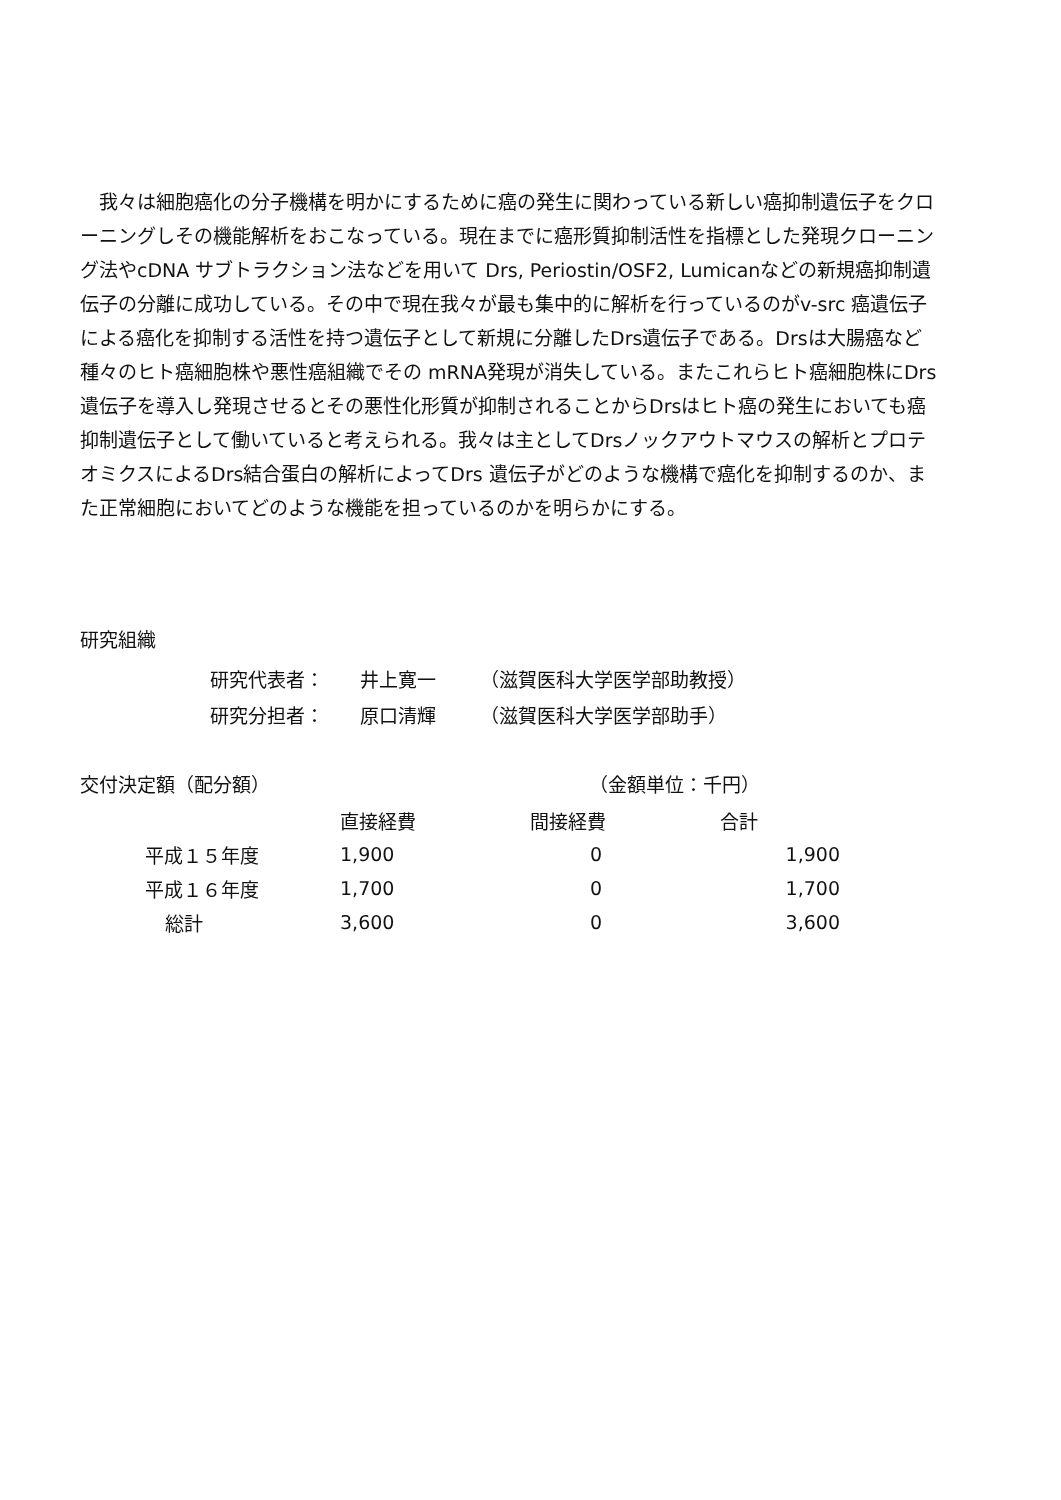我々は細胞癌化の分子機構を明かにするために癌の発生に関わっている新しい癌抑制遺伝子をクローニングしその機能解析をおこなっている。現在までに癌形質抑制活性を指標とした発現クローニング法やcDNA サブトラクション法などを用いて Drs, Periostin/OSF2, Lumicanなどの新規癌抑制遺伝子の分離に成功している。その中で現在我々が最も集中的に解析を行っているのがv-src 癌遺伝子による癌化を抑制する活性を持つ遺伝子として新規に分離したDrs遺伝子である。Drsは大腸癌など種々のヒト癌細胞株や悪性癌組織でその mRNA発現が消失している。またこれらヒト癌細胞株にDrs遺伝子を導入し発現させるとその悪性化形質が抑制されることからDrsはヒト癌の発生においても癌抑制遺伝子として働いていると考えられる。我々は主としてDrsノックアウトマウスの解析とプロテオミクスによるDrs結合蛋白の解析によってDrs 遺伝子がどのような機構で癌化を抑制するのか、また正常細胞においてどのような機能を担っているのかを明らかにする。
研究組織
研究代表者： 井上寛一 （滋賀医科大学医学部助教授）
研究分担者： 原口清輝 （滋賀医科大学医学部助手）
交付決定額（配分額） （金額単位：千円）
| | 直接経費 | 間接経費 | 合計 |
| --- | --- | --- | --- |
| 平成１５年度 | 1,900 | 0 | 1,900 |
| 平成１６年度 | 1,700 | 0 | 1,700 |
| 総計 | 3,600 | 0 | 3,600 |